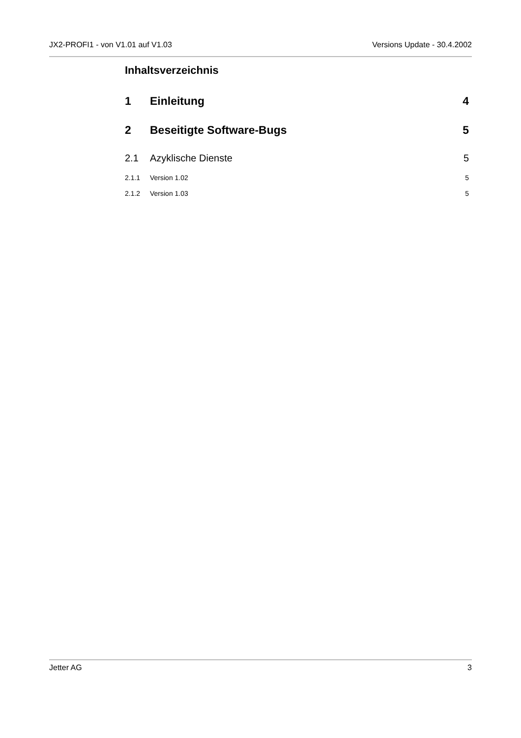JX2-PROFI1 - von V1.01 auf V1.03 Versions Update - 30.4.2002
Inhaltsverzeichnis
1 Einleitung 4
2 Beseitigte Software-Bugs 5
2.1 Azyklische Dienste 5
2.1.1 Version 1.02 5
2.1.2 Version 1.03 5
Jetter AG 3